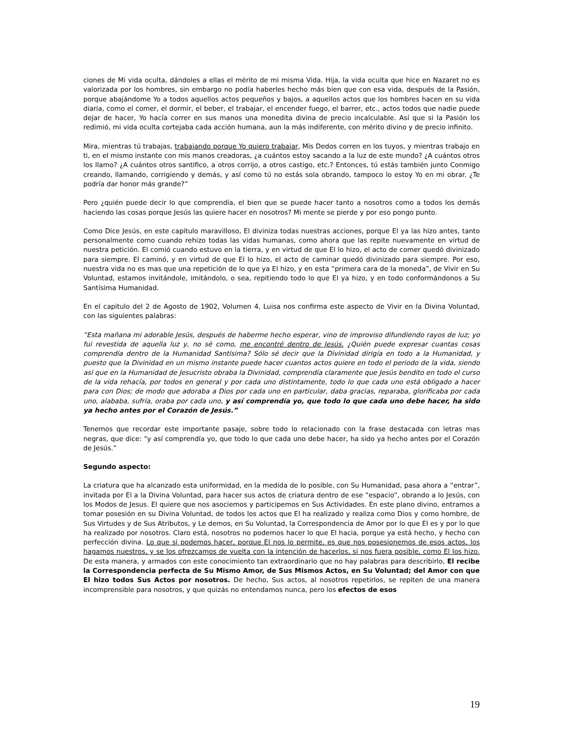ciones de Mi vida oculta, dándoles a ellas el mérito de mi misma Vida. Hija, la vida oculta que hice en Nazaret no es valorizada por los hombres, sin embargo no podía haberles hecho más bien que con esa vida, después de la Pasión, porque abajándome Yo a todos aquellos actos pequeños y bajos, a aquellos actos que los hombres hacen en su vida diaria, como el comer, el dormir, el beber, el trabajar, el encender fuego, el barrer, etc., actos todos que nadie puede dejar de hacer, Yo hacía correr en sus manos una monedita divina de precio incalculable. Así que si la Pasión los redimió, mi vida oculta cortejaba cada acción humana, aun la más indiferente, con mérito divino y de precio infinito.
Mira, mientras tú trabajas, trabajando porque Yo quiero trabajar, Mis Dedos corren en los tuyos, y mientras trabajo en ti, en el mismo instante con mis manos creadoras, ¿a cuántos estoy sacando a la luz de este mundo? ¿A cuántos otros los llamo? ¿A cuántos otros santifico, a otros corrijo, a otros castigo, etc.? Entonces, tú estás también junto Conmigo creando, llamando, corrigiendo y demás, y así como tú no estás sola obrando, tampoco lo estoy Yo en mi obrar. ¿Te podría dar honor más grande?”
Pero ¿quién puede decir lo que comprendía, el bien que se puede hacer tanto a nosotros como a todos los demás haciendo las cosas porque Jesús las quiere hacer en nosotros? Mi mente se pierde y por eso pongo punto.
Como Dice Jesús, en este capitulo maravilloso, El diviniza todas nuestras acciones, porque El ya las hizo antes, tanto personalmente como cuando rehizo todas las vidas humanas, como ahora que las repite nuevamente en virtud de nuestra petición. El comió cuando estuvo en la tierra, y en virtud de que El lo hizo, el acto de comer quedó divinizado para siempre. El caminó, y en virtud de que El lo hizo, el acto de caminar quedó divinizado para siempre. Por eso, nuestra vida no es mas que una repetición de lo que ya El hizo, y en esta “primera cara de la moneda”, de Vivir en Su Voluntad, estamos invitándole, imitándolo, o sea, repitiendo todo lo que El ya hizo, y en todo conformándonos a Su Santísima Humanidad.
En el capitulo del 2 de Agosto de 1902, Volumen 4, Luisa nos confirma este aspecto de Vivir en la Divina Voluntad, con las siguientes palabras:
“Esta mañana mi adorable Jesús, después de haberme hecho esperar, vino de improviso difundiendo rayos de luz; yo fui revestida de aquella luz y, no sé como, me encontré dentro de Jesús. ¿Quién puede expresar cuantas cosas comprendía dentro de la Humanidad Santísima? Sólo sé decir que la Divinidad dirigía en todo a la Humanidad, y puesto que la Divinidad en un mismo instante puede hacer cuantos actos quiere en todo el periodo de la vida, siendo así que en la Humanidad de Jesucristo obraba la Divinidad, comprendía claramente que Jesús bendito en todo el curso de la vida rehacía, por todos en general y por cada uno distintamente, todo lo que cada uno está obligado a hacer para con Dios; de modo que adoraba a Dios por cada uno en particular, daba gracias, reparaba, glorificaba por cada uno, alababa, sufría, oraba por cada uno, y así comprendía yo, que todo lo que cada uno debe hacer, ha sido ya hecho antes por el Corazón de Jesús.”
Tenemos que recordar este importante pasaje, sobre todo lo relacionado con la frase destacada con letras mas negras, que dice: “y así comprendía yo, que todo lo que cada uno debe hacer, ha sido ya hecho antes por el Corazón de Jesús.”
Segundo aspecto:
La criatura que ha alcanzado esta uniformidad, en la medida de lo posible, con Su Humanidad, pasa ahora a “entrar”, invitada por El a la Divina Voluntad, para hacer sus actos de criatura dentro de ese “espacio”, obrando a lo Jesús, con los Modos de Jesus. El quiere que nos asociemos y participemos en Sus Actividades. En este plano divino, entramos a tomar posesión en su Divina Voluntad, de todos los actos que El ha realizado y realiza como Dios y como hombre, de Sus Virtudes y de Sus Atributos, y Le demos, en Su Voluntad, la Correspondencia de Amor por lo que El es y por lo que ha realizado por nosotros. Claro está, nosotros no podemos hacer lo que El hacia, porque ya está hecho, y hecho con perfección divina. Lo que si podemos hacer, porque El nos lo permite, es que nos posesionemos de esos actos, los hagamos nuestros, y se los ofrezcamos de vuelta con la intención de hacerlos, si nos fuera posible, como El los hizo. De esta manera, y armados con este conocimiento tan extraordinario que no hay palabras para describirlo, El recibe la Correspondencia perfecta de Su Mismo Amor, de Sus Mismos Actos, en Su Voluntad; del Amor con que El hizo todos Sus Actos por nosotros. De hecho, Sus actos, al nosotros repetirlos, se repiten de una manera incomprensible para nosotros, y que quizás no entendamos nunca, pero los efectos de esos
19